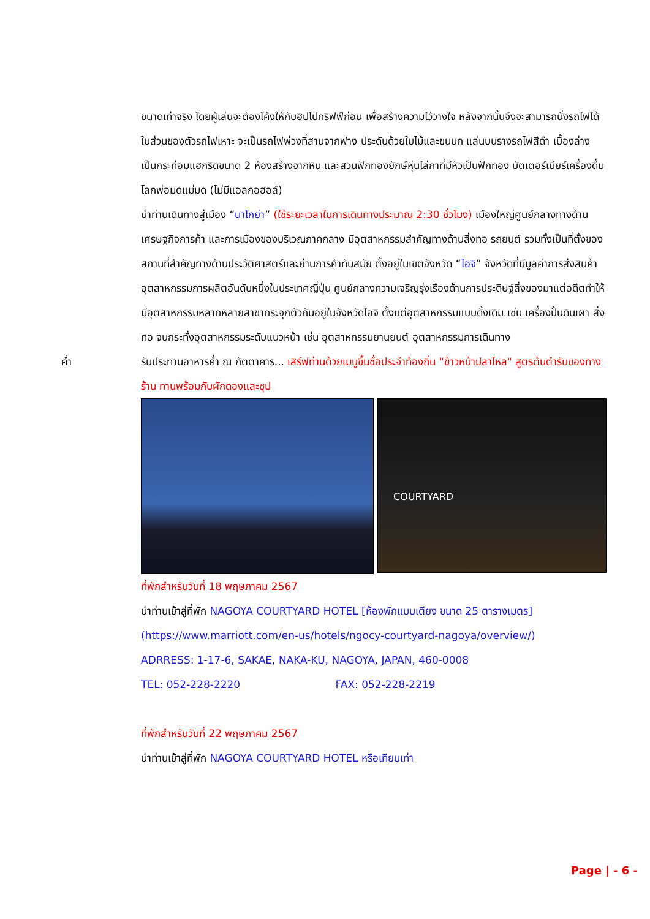ขนาดเท่าจริง โดยผู้เล่นจะต้องโค้งให้กับฮิปโปกริฟฟ์ก่อน เพื่อสร้างความไว้วางใจ หลังจากนั้นจึงจะสามารถนั่งรถไฟได้ ในส่วนของตัวรถไฟเหาะ จะเป็นรถไฟพ่วงที่สานจากฟาง ประดับด้วยใบไม้และขนนก แล่นบนรางรถไฟสีดำ เบื้องล่างเป็นกระท่อมแฮกริดขนาด 2 ห้องสร้างจากหิน และสวนฟักทองยักษ์หุ่นไล่กาที่มีหัวเป็นฟักทอง บัตเตอร์เบียร์เครื่องดื่มโลกพ่อมดแม่มด (ไม่มีแอลกอฮอล์)
นำท่านเดินทางสู่เมือง “นาโกย่า” (ใช้ระยะเวลาในการเดินทางประมาณ 2:30 ชั่วโมง) เมืองใหญ่ศูนย์กลางทางด้านเศรษฐกิจการค้า และการเมืองของบริเวณภาคกลาง มีอุตสาหกรรมสำคัญทางด้านสิ่งทอ รถยนต์ รวมทั้งเป็นที่ตั้งของสถานที่สำคัญทางด้านประวัติศาสตร์และย่านการค้าทันสมัย ตั้งอยู่ในเขตจังหวัด “ไอจิ” จังหวัดที่มีมูลค่าการส่งสินค้าอุตสาหกรรมการผลิตอันดับหนึ่งในประเทศญี่ปุ่น ศูนย์กลางความเจริญรุ่งเรืองด้านการประดิษฐ์สิ่งของมาแต่อดีตทำให้มีอุตสาหกรรมหลากหลายสาขากระจุกตัวกันอยู่ในจังหวัดไอจิ ตั้งแต่อุตสาหกรรมแบบดั้งเดิม เช่น เครื่องปั้นดินเผา สิ่งทอ จนกระทั่งอุตสาหกรรมระดับแนวหน้า เช่น อุตสาหกรรมยานยนต์ อุตสาหกรรมการเดินทาง
ค่ำ รับประทานอาหารค่ำ ณ ภัตตาคาร... เสิร์ฟท่านด้วยเมนูขึ้นชื่อประจำท้องถิ่น "ข้าวหน้าปลาไหล" สูตรต้นตำรับของทางร้าน ทานพร้อมกับผักดองและซุป
COURTYARD
ที่พักสำหรับวันที่ 18 พฤษภาคม 2567
นำท่านเข้าสู่ที่พัก NAGOYA COURTYARD HOTEL [ห้องพักแบบเตียง ขนาด 25 ตารางเมตร]
(https://www.marriott.com/en-us/hotels/ngocy-courtyard-nagoya/overview/)
ADRRESS: 1-17-6, SAKAE, NAKA-KU, NAGOYA, JAPAN, 460-0008
TEL: 052-228-2220 FAX: 052-228-2219
ที่พักสำหรับวันที่ 22 พฤษภาคม 2567
นำท่านเข้าสู่ที่พัก NAGOYA COURTYARD HOTEL หรือเทียบเท่า
Page | - 6 -